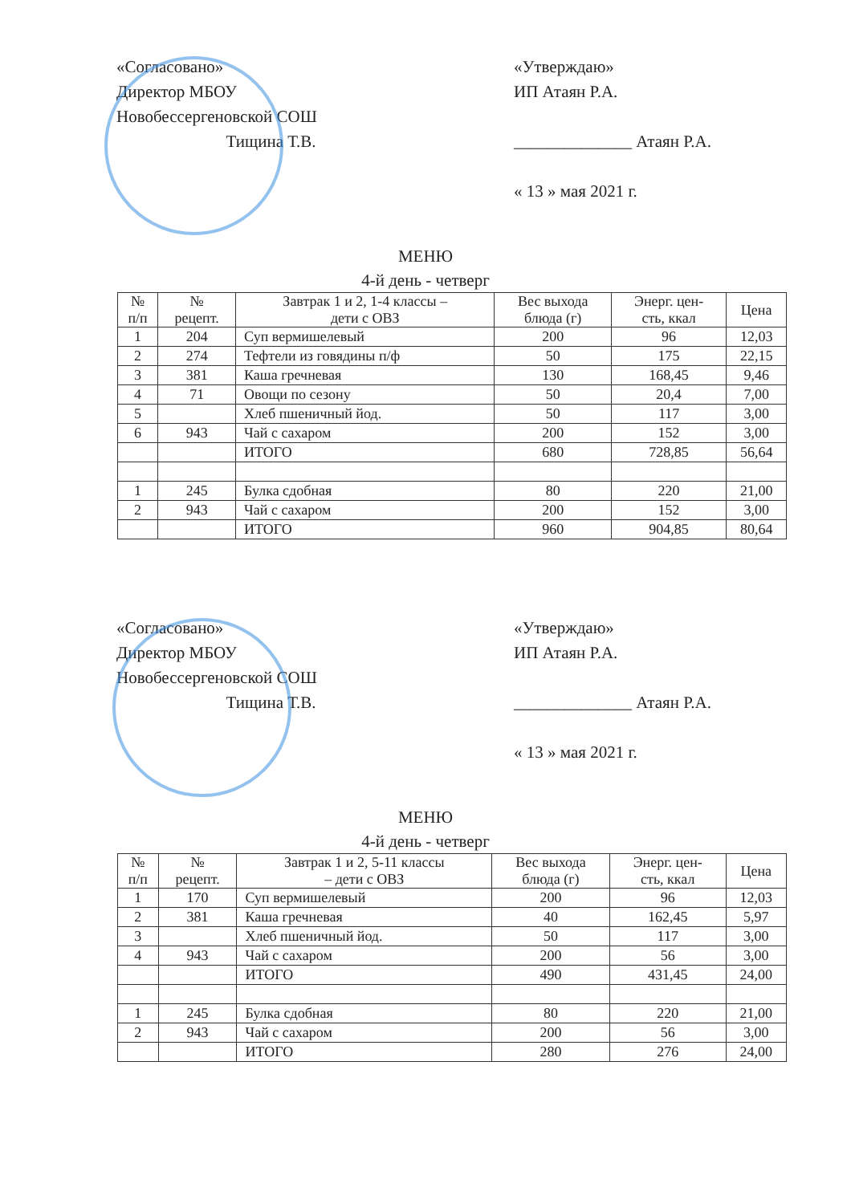«Согласовано»
Директор МБОУ
Новобессергеновской СОШ
Тищина Т.В.
«Утверждаю»
ИП Атаян Р.А.
______________ Атаян Р.А.
« 13 » мая 2021 г.
МЕНЮ
4-й день - четверг
| № п/п | № рецепт. | Завтрак 1 и 2, 1-4 классы – дети с ОВЗ | Вес выхода блюда (г) | Энерг. цен- сть, ккал | Цена |
| --- | --- | --- | --- | --- | --- |
| 1 | 204 | Суп вермишелевый | 200 | 96 | 12,03 |
| 2 | 274 | Тефтели из говядины п/ф | 50 | 175 | 22,15 |
| 3 | 381 | Каша гречневая | 130 | 168,45 | 9,46 |
| 4 | 71 | Овощи по сезону | 50 | 20,4 | 7,00 |
| 5 | | Хлеб пшеничный йод. | 50 | 117 | 3,00 |
| 6 | 943 | Чай с сахаром | 200 | 152 | 3,00 |
| | | ИТОГО | 680 | 728,85 | 56,64 |
| 1 | 245 | Булка сдобная | 80 | 220 | 21,00 |
| 2 | 943 | Чай с сахаром | 200 | 152 | 3,00 |
| | | ИТОГО | 960 | 904,85 | 80,64 |
«Согласовано»
Директор МБОУ
Новобессергеновской СОШ
Тищина Т.В.
«Утверждаю»
ИП Атаян Р.А.
______________ Атаян Р.А.
« 13 » мая 2021 г.
МЕНЮ
4-й день - четверг
| № п/п | № рецепт. | Завтрак 1 и 2, 5-11 классы – дети с ОВЗ | Вес выхода блюда (г) | Энерг. цен- сть, ккал | Цена |
| --- | --- | --- | --- | --- | --- |
| 1 | 170 | Суп вермишелевый | 200 | 96 | 12,03 |
| 2 | 381 | Каша гречневая | 40 | 162,45 | 5,97 |
| 3 | | Хлеб пшеничный йод. | 50 | 117 | 3,00 |
| 4 | 943 | Чай с сахаром | 200 | 56 | 3,00 |
| | | ИТОГО | 490 | 431,45 | 24,00 |
| 1 | 245 | Булка сдобная | 80 | 220 | 21,00 |
| 2 | 943 | Чай с сахаром | 200 | 56 | 3,00 |
| | | ИТОГО | 280 | 276 | 24,00 |